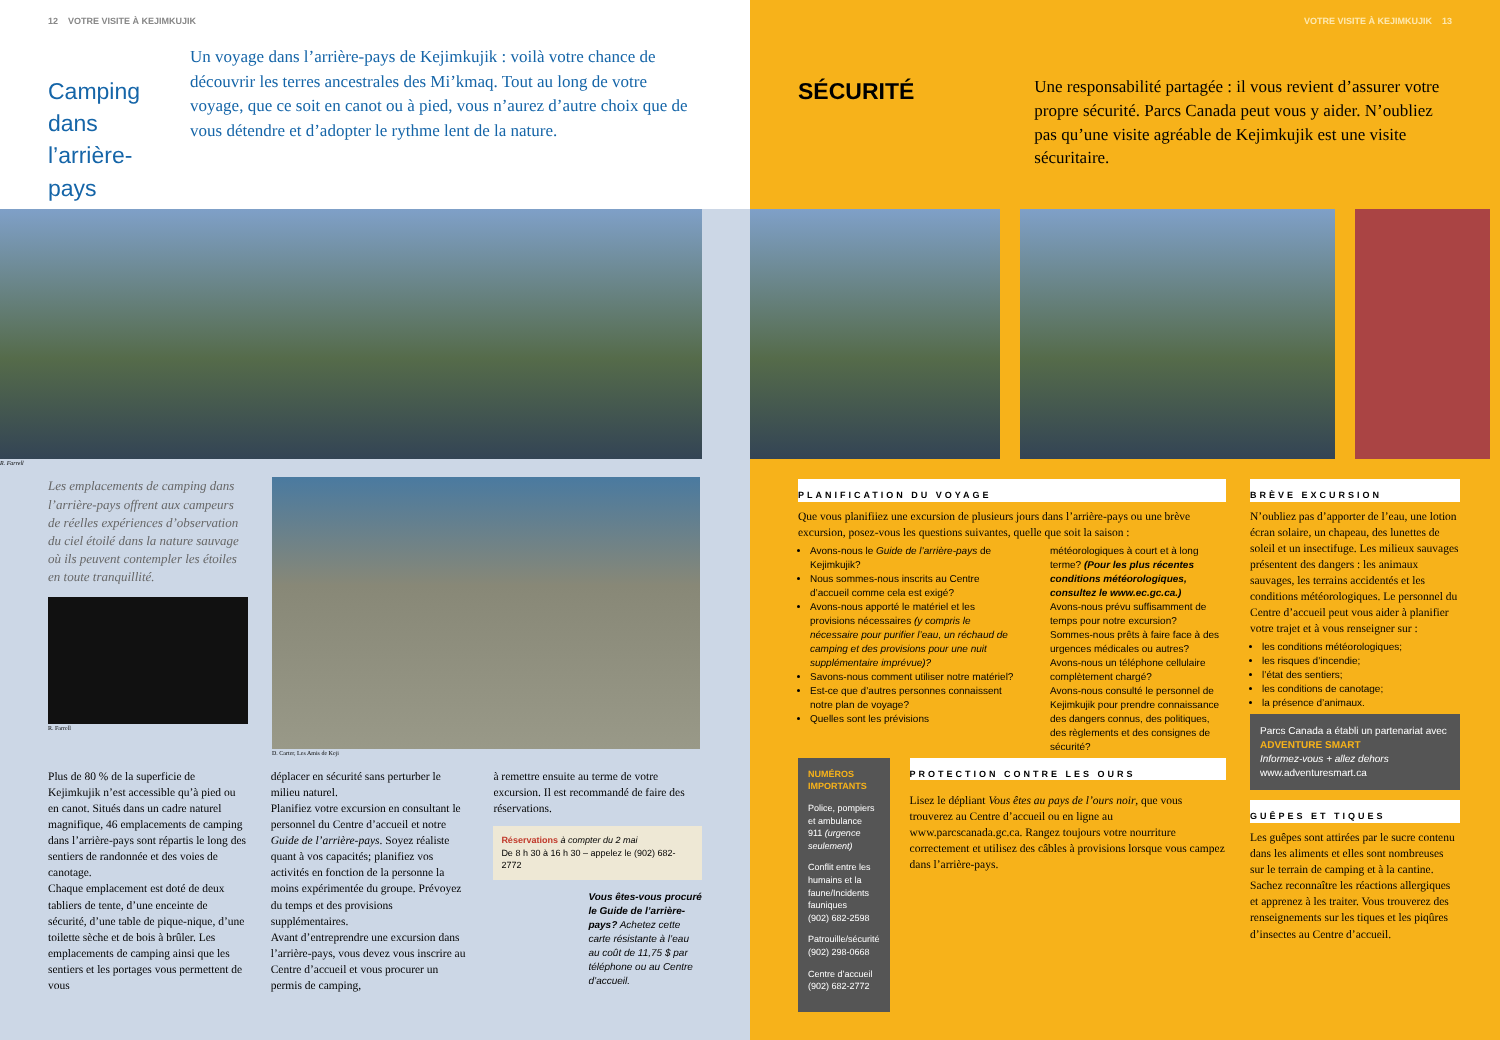12 VOTRE VISITE À KEJIMKUJIK
Camping dans l’arrière-pays
Un voyage dans l’arrière-pays de Kejimkujik : voilà votre chance de découvrir les terres ancestrales des Mi’kmaq. Tout au long de votre voyage, que ce soit en canot ou à pied, vous n’aurez d’autre choix que de vous détendre et d’adopter le rythme lent de la nature.
R. Farrell
Les emplacements de camping dans l’arrière-pays offrent aux campeurs de réelles expériences d’observation du ciel étoilé dans la nature sauvage où ils peuvent contempler les étoiles en toute tranquillité.
R. Farrell
D. Carter, Les Amis de Keji
Plus de 80 % de la superficie de Kejimkujik n’est accessible qu’à pied ou en canot. Situés dans un cadre naturel magnifique, 46 emplacements de camping dans l’arrière-pays sont répartis le long des sentiers de randonnée et des voies de canotage.
Chaque emplacement est doté de deux tabliers de tente, d’une enceinte de sécurité, d’une table de pique-nique, d’une toilette sèche et de bois à brûler. Les emplacements de camping ainsi que les sentiers et les portages vous permettent de vous
déplacer en sécurité sans perturber le milieu naturel.
Planifiez votre excursion en consultant le personnel du Centre d’accueil et notre Guide de l’arrière-pays. Soyez réaliste quant à vos capacités; planifiez vos activités en fonction de la personne la moins expérimentée du groupe. Prévoyez du temps et des provisions supplémentaires.
Avant d’entreprendre une excursion dans l’arrière-pays, vous devez vous inscrire au Centre d’accueil et vous procurer un permis de camping,
à remettre ensuite au terme de votre excursion. Il est recommandé de faire des réservations.
Réservations à compter du 2 mai
De 8 h 30 à 16 h 30 – appelez le (902) 682-2772
Vous êtes-vous procuré le Guide de l’arrière-pays? Achetez cette carte résistante à l’eau au coût de 11,75 $ par téléphone ou au Centre d’accueil.
VOTRE VISITE À KEJIMKUJIK 13
SÉCURITÉ
Une responsabilité partagée : il vous revient d’assurer votre propre sécurité. Parcs Canada peut vous y aider. N’oubliez pas qu’une visite agréable de Kejimkujik est une visite sécuritaire.
PLANIFICATION DU VOYAGE
Que vous planifiiez une excursion de plusieurs jours dans l’arrière-pays ou une brève excursion, posez-vous les questions suivantes, quelle que soit la saison :
Avons-nous le Guide de l’arrière-pays de Kejimkujik?
Nous sommes-nous inscrits au Centre d’accueil comme cela est exigé?
Avons-nous apporté le matériel et les provisions nécessaires (y compris le nécessaire pour purifier l’eau, un réchaud de camping et des provisions pour une nuit supplémentaire imprévue)?
Savons-nous comment utiliser notre matériel?
Est-ce que d’autres personnes connaissent notre plan de voyage?
Quelles sont les prévisions
météorologiques à court et à long terme? (Pour les plus récentes conditions météorologiques, consultez le www.ec.gc.ca.)
Avons-nous prévu suffisamment de temps pour notre excursion?
Sommes-nous prêts à faire face à des urgences médicales ou autres?
Avons-nous un téléphone cellulaire complètement chargé?
Avons-nous consulté le personnel de Kejimkujik pour prendre connaissance des dangers connus, des politiques, des règlements et des consignes de sécurité?
NUMÉROS IMPORTANTS
Police, pompiers et ambulance
911 (urgence seulement)
Conflit entre les humains et la faune/Incidents fauniques
(902) 682-2598
Patrouille/sécurité
(902) 298-0668
Centre d’accueil
(902) 682-2772
PROTECTION CONTRE LES OURS
Lisez le dépliant Vous êtes au pays de l’ours noir, que vous trouverez au Centre d’accueil ou en ligne au www.parcscanada.gc.ca. Rangez toujours votre nourriture correctement et utilisez des câbles à provisions lorsque vous campez dans l’arrière-pays.
BRÈVE EXCURSION
N’oubliez pas d’apporter de l’eau, une lotion écran solaire, un chapeau, des lunettes de soleil et un insectifuge. Les milieux sauvages présentent des dangers : les animaux sauvages, les terrains accidentés et les conditions météorologiques. Le personnel du Centre d’accueil peut vous aider à planifier votre trajet et à vous renseigner sur :
les conditions météorologiques;
les risques d’incendie;
l’état des sentiers;
les conditions de canotage;
la présence d’animaux.
Parcs Canada a établi un partenariat avec ADVENTURE SMART
Informez-vous + allez dehors
www.adventuresmart.ca
GUÊPES ET TIQUES
Les guêpes sont attirées par le sucre contenu dans les aliments et elles sont nombreuses sur le terrain de camping et à la cantine. Sachez reconnaître les réactions allergiques et apprenez à les traiter. Vous trouverez des renseignements sur les tiques et les piqûres d’insectes au Centre d’accueil.